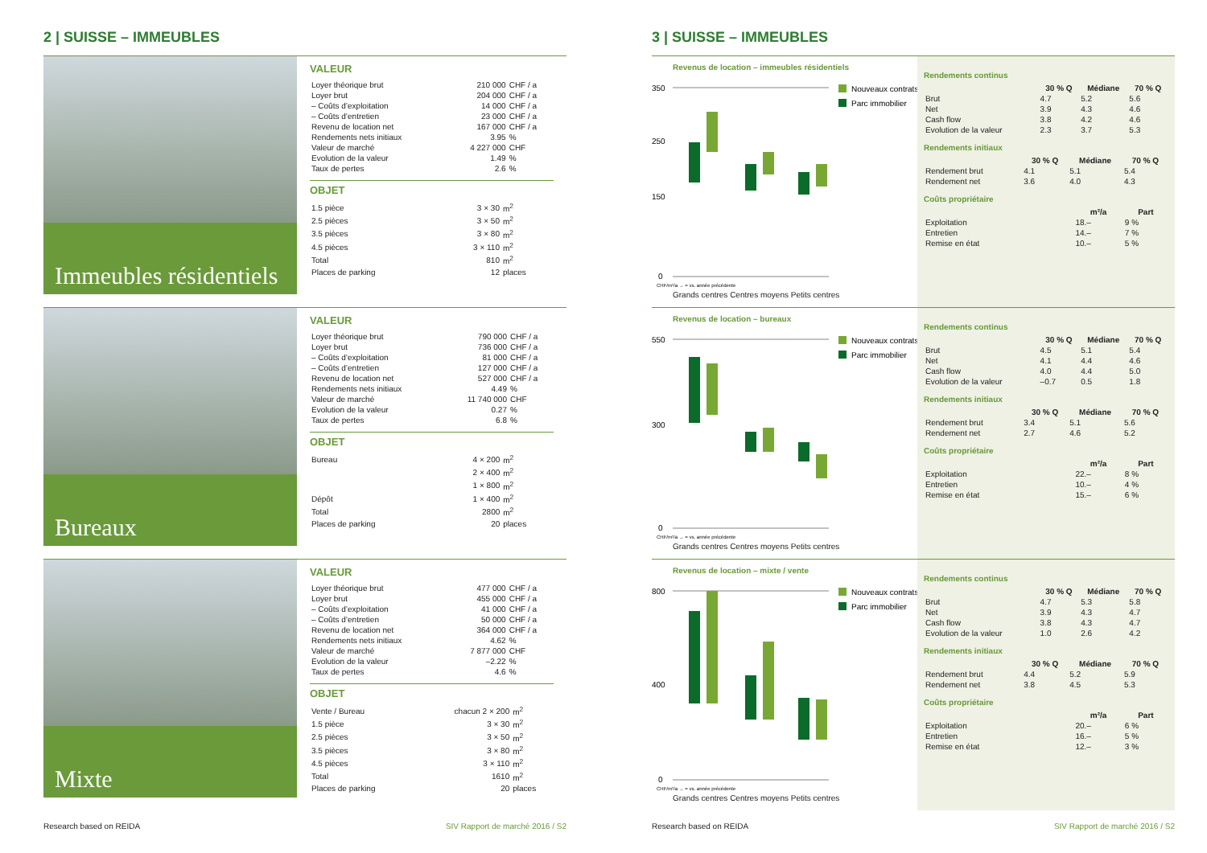2 | SUISSE – IMMEUBLES
Immeubles résidentiels
VALEUR
| Loyer théorique brut | 210 000 | CHF / a |
| Loyer brut | 204 000 | CHF / a |
| – Coûts d’exploitation | 14 000 | CHF / a |
| – Coûts d’entretien | 23 000 | CHF / a |
| Revenu de location net | 167 000 | CHF / a |
| Rendements nets initiaux | 3.95 | % |
| Valeur de marché | 4 227 000 | CHF |
| Evolution de la valeur | 1.49 | % |
| Taux de pertes | 2.6 | % |
OBJET
| 1.5 pièce | 3 × 30 | m<sup>2</sup> |
| 2.5 pièces | 3 × 50 | m<sup>2</sup> |
| 3.5 pièces | 3 × 80 | m<sup>2</sup> |
| 4.5 pièces | 3 × 110 | m<sup>2</sup> |
| Total | 810 | m<sup>2</sup> |
| Places de parking | 12 | places |
Bureaux
VALEUR
| Loyer théorique brut | 790 000 | CHF / a |
| Loyer brut | 736 000 | CHF / a |
| – Coûts d’exploitation | 81 000 | CHF / a |
| – Coûts d’entretien | 127 000 | CHF / a |
| Revenu de location net | 527 000 | CHF / a |
| Rendements nets initiaux | 4.49 | % |
| Valeur de marché | 11 740 000 | CHF |
| Evolution de la valeur | 0.27 | % |
| Taux de pertes | 6.8 | % |
OBJET
| Bureau | 4 × 200 | m<sup>2</sup> |
| | 2 × 400 | m<sup>2</sup> |
| | 1 × 800 | m<sup>2</sup> |
| Dépôt | 1 × 400 | m<sup>2</sup> |
| Total | 2800 | m<sup>2</sup> |
| Places de parking | 20 | places |
Mixte
VALEUR
| Loyer théorique brut | 477 000 | CHF / a |
| Loyer brut | 455 000 | CHF / a |
| – Coûts d’exploitation | 41 000 | CHF / a |
| – Coûts d’entretien | 50 000 | CHF / a |
| Revenu de location net | 364 000 | CHF / a |
| Rendements nets initiaux | 4.62 | % |
| Valeur de marché | 7 877 000 | CHF |
| Evolution de la valeur | –2.22 | % |
| Taux de pertes | 4.6 | % |
OBJET
| Vente / Bureau | chacun 2 × 200 | m<sup>2</sup> |
| 1.5 pièce | 3 × 30 | m<sup>2</sup> |
| 2.5 pièces | 3 × 50 | m<sup>2</sup> |
| 3.5 pièces | 3 × 80 | m<sup>2</sup> |
| 4.5 pièces | 3 × 110 | m<sup>2</sup> |
| Total | 1610 | m<sup>2</sup> |
| Places de parking | 20 | places |
Research based on REIDA SIV Rapport de marché 2016 / S2
3 | SUISSE – IMMEUBLES
Revenus de location – immeubles résidentiels
350
250
150
0
Nouveaux contrats
Parc immobilier
CHF/m²/a → = vs. année précédente
Grands centres Centres moyens Petits centres
Rendements continus
| | 30 % Q | Médiane | 70 % Q |
| --- | --- | --- | --- |
| Brut | 4.7 | 5.2 | 5.6 |
| Net | 3.9 | 4.3 | 4.6 |
| Cash flow | 3.8 | 4.2 | 4.6 |
| Evolution de la valeur | 2.3 | 3.7 | 5.3 |
Rendements initiaux
| | 30 % Q | Médiane | 70 % Q |
| --- | --- | --- | --- |
| Rendement brut | 4.1 | 5.1 | 5.4 |
| Rendement net | 3.6 | 4.0 | 4.3 |
Coûts propriétaire
| | m²/a | Part |
| --- | --- | --- |
| Exploitation | 18.– | 9 % |
| Entretien | 14.– | 7 % |
| Remise en état | 10.– | 5 % |
Revenus de location – bureaux
550
300
0
Nouveaux contrats
Parc immobilier
CHF/m²/a → = vs. année précédente
Grands centres Centres moyens Petits centres
Rendements continus
| | 30 % Q | Médiane | 70 % Q |
| --- | --- | --- | --- |
| Brut | 4.5 | 5.1 | 5.4 |
| Net | 4.1 | 4.4 | 4.6 |
| Cash flow | 4.0 | 4.4 | 5.0 |
| Evolution de la valeur | –0.7 | 0.5 | 1.8 |
Rendements initiaux
| | 30 % Q | Médiane | 70 % Q |
| --- | --- | --- | --- |
| Rendement brut | 3.4 | 5.1 | 5.6 |
| Rendement net | 2.7 | 4.6 | 5.2 |
Coûts propriétaire
| | m²/a | Part |
| --- | --- | --- |
| Exploitation | 22.– | 8 % |
| Entretien | 10.– | 4 % |
| Remise en état | 15.– | 6 % |
Revenus de location – mixte / vente
800
400
0
Nouveaux contrats
Parc immobilier
CHF/m²/a → = vs. année précédente
Grands centres Centres moyens Petits centres
Rendements continus
| | 30 % Q | Médiane | 70 % Q |
| --- | --- | --- | --- |
| Brut | 4.7 | 5.3 | 5.8 |
| Net | 3.9 | 4.3 | 4.7 |
| Cash flow | 3.8 | 4.3 | 4.7 |
| Evolution de la valeur | 1.0 | 2.6 | 4.2 |
Rendements initiaux
| | 30 % Q | Médiane | 70 % Q |
| --- | --- | --- | --- |
| Rendement brut | 4.4 | 5.2 | 5.9 |
| Rendement net | 3.8 | 4.5 | 5.3 |
Coûts propriétaire
| | m²/a | Part |
| --- | --- | --- |
| Exploitation | 20.– | 6 % |
| Entretien | 16.– | 5 % |
| Remise en état | 12.– | 3 % |
Research based on REIDA SIV Rapport de marché 2016 / S2